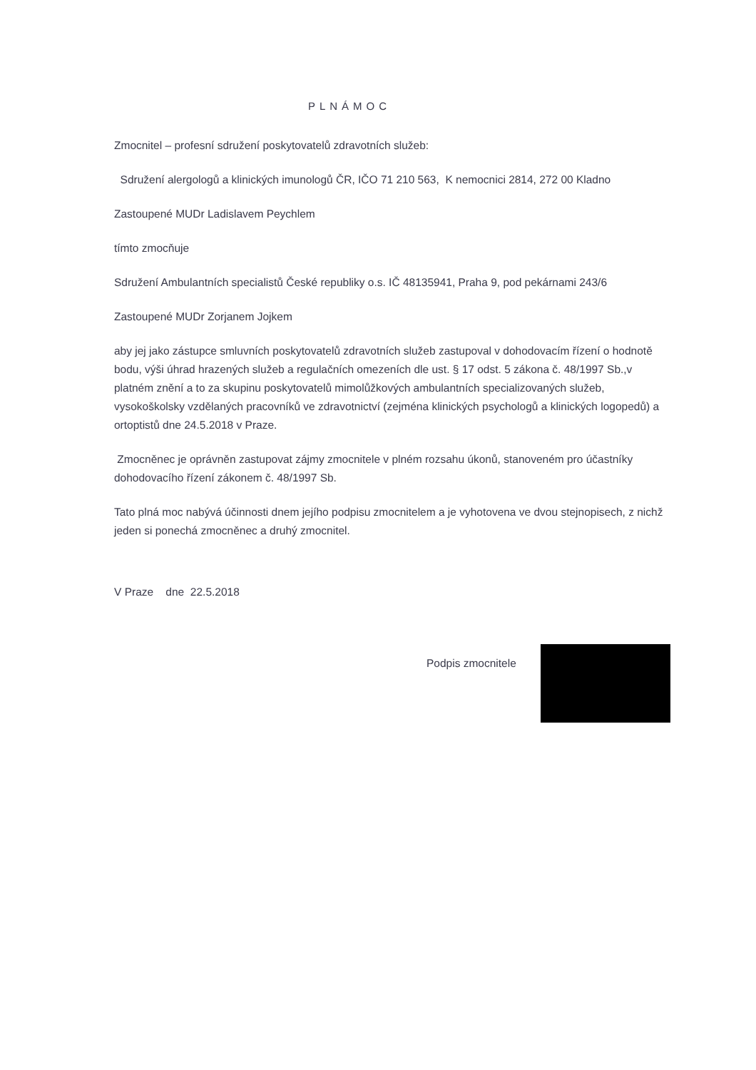PLNÁMOC
Zmocnitel – profesní sdružení poskytovatelů zdravotních služeb:
Sdružení alergologů a klinických imunologů ČR, IČO 71 210 563, K nemocnici 2814, 272 00 Kladno
Zastoupené MUDr Ladislavem Peychlem
tímto zmocňuje
Sdružení Ambulantních specialistů České republiky o.s. IČ 48135941, Praha 9, pod pekárnami 243/6
Zastoupené MUDr Zorjanem Jojkem
aby jej jako zástupce smluvních poskytovatelů zdravotních služeb zastupoval v dohodovacím řízení o hodnotě bodu, výši úhrad hrazených služeb a regulačních omezeních dle ust. § 17 odst. 5 zákona č. 48/1997 Sb.,v platném znění a to za skupinu poskytovatelů mimolůžkových ambulantních specializovaných služeb, vysokoškolsky vzdělaných pracovníků ve zdravotnictví (zejména klinických psychologů a klinických logopedů) a ortoptistů dne 24.5.2018 v Praze.
Zmocněnec je oprávněn zastupovat zájmy zmocnitele v plném rozsahu úkonů, stanoveném pro účastníky dohodovacího řízení zákonem č. 48/1997 Sb.
Tato plná moc nabývá účinnosti dnem jejího podpisu zmocnitelem a je vyhotovena ve dvou stejnopisech, z nichž jeden si ponechá zmocněnec a druhý zmocnitel.
V Praze dne 22.5.2018
Podpis zmocnitele